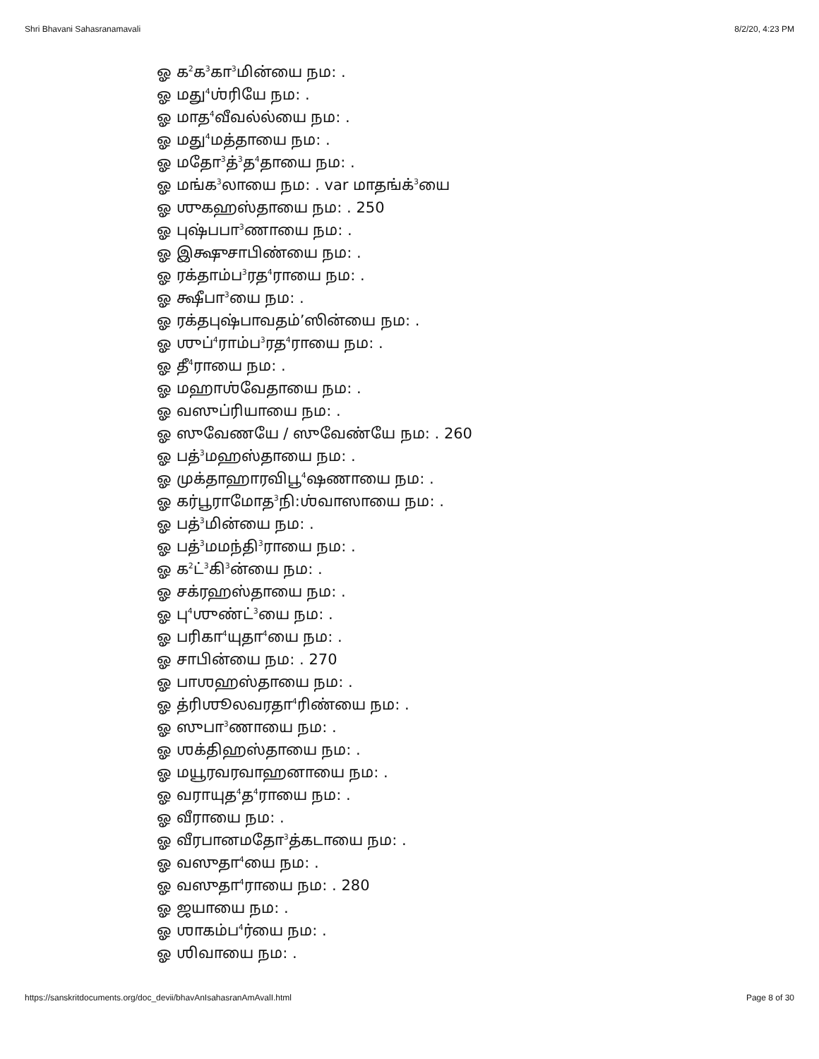Shri Bhavani Sahasranamavali 8/2/20, 4:23 PM
ஓ க<sup>2</sup>க<sup>3</sup>கா<sup>3</sup>மின்யை நம: .
ஓ மது<sup>4</sup>ஶ்ரியே நம: .
ஓ மாத<sup>4</sup>வீவல்ல்யை நம: .
ஓ மது<sup>4</sup>மத்தாயை நம: .
ஓ மதோ<sup>3</sup>த்<sup>3</sup>த<sup>4</sup>தாயை நம: .
ஓ மங்க<sup>3</sup>லாயை நம: . var மாதங்க்<sup>3</sup>யை
ஓ ஶுகஹஸ்தாயை நம: . 250
ஓ புஷ்பபா<sup>3</sup>ணாயை நம: .
ஓ இக்ஷுசாபிண்யை நம: .
ஓ ரக்தாம்ப<sup>3</sup>ரத<sup>4</sup>ராயை நம: .
ஓ க்ஷீபா<sup>3</sup>யை நம: .
ஓ ரக்தபுஷ்பாவதம்’ஸின்யை நம: .
ஓ ஶுப்<sup>4</sup>ராம்ப<sup>3</sup>ரத<sup>4</sup>ராயை நம: .
ஓ தீ<sup>4</sup>ராயை நம: .
ஓ மஹாஶ்வேதாயை நம: .
ஓ வஸுப்ரியாயை நம: .
ஓ ஸுவேணயே / ஸுவேண்யே நம: . 260
ஓ பத்<sup>3</sup>மஹஸ்தாயை நம: .
ஓ முக்தாஹாரவிபூ<sup>4</sup>ஷணாயை நம: .
ஓ கர்பூராமோத<sup>3</sup>நி:ஶ்வாஸாயை நம: .
ஓ பத்<sup>3</sup>மின்யை நம: .
ஓ பத்<sup>3</sup>மமந்தி<sup>3</sup>ராயை நம: .
ஓ க<sup>2</sup>ட்<sup>3</sup>கி<sup>3</sup>ன்யை நம: .
ஓ சக்ரஹஸ்தாயை நம: .
ஓ பு<sup>4</sup>ஶுண்ட்<sup>3</sup>யை நம: .
ஓ பரிகா<sup>4</sup>யுதா<sup>4</sup>யை நம: .
ஓ சாபின்யை நம: . 270
ஓ பாஶஹஸ்தாயை நம: .
ஓ த்ரிஶூலவரதா<sup>4</sup>ரிண்யை நம: .
ஓ ஸுபா<sup>3</sup>ணாயை நம: .
ஓ ஶக்திஹஸ்தாயை நம: .
ஓ மயூரவரவாஹனாயை நம: .
ஓ வராயுத<sup>4</sup>த<sup>4</sup>ராயை நம: .
ஓ வீராயை நம: .
ஓ வீரபானமதோ<sup>3</sup>த்கடாயை நம: .
ஓ வஸுதா<sup>4</sup>யை நம: .
ஓ வஸுதா<sup>4</sup>ராயை நம: . 280
ஓ ஜயாயை நம: .
ஓ ஶாகம்ப<sup>4</sup>ர்யை நம: .
ஓ ஶிவாயை நம: .
https://sanskritdocuments.org/doc_devii/bhavAnIsahasranAmAvalI.html Page 8 of 30